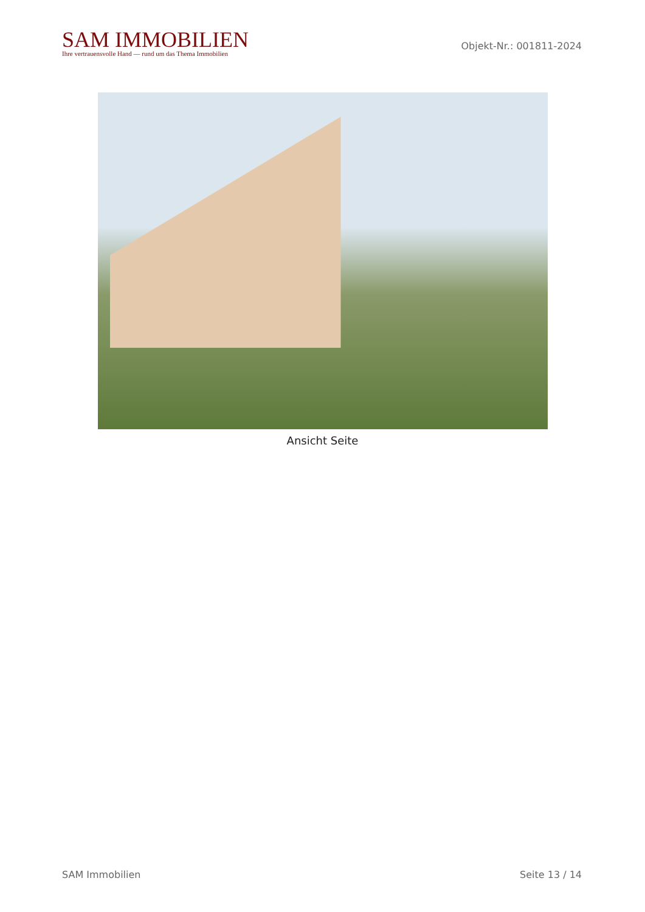SAM IMMOBILIEN
Ihre vertrauensvolle Hand — rund um das Thema Immobilien
Objekt-Nr.: 001811-2024
Ansicht Seite
SAM Immobilien Seite 13 / 14